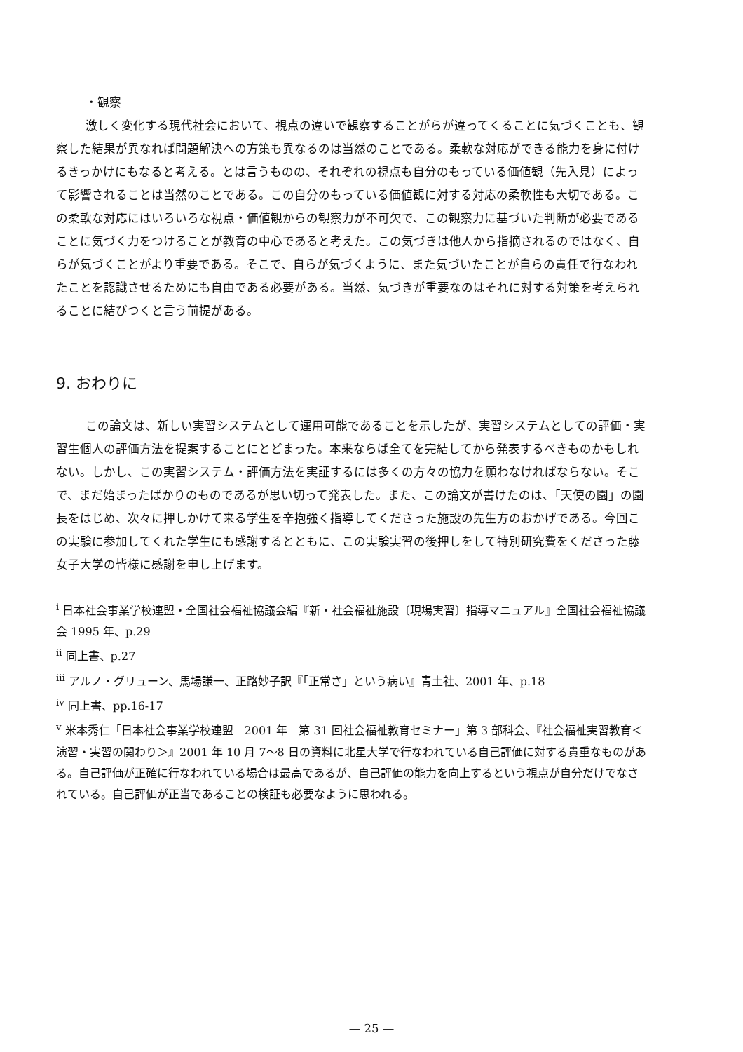・観察
激しく変化する現代社会において、視点の違いで観察することがらが違ってくることに気づくことも、観察した結果が異なれば問題解決への方策も異なるのは当然のことである。柔軟な対応ができる能力を身に付けるきっかけにもなると考える。とは言うものの、それぞれの視点も自分のもっている価値観（先入見）によって影響されることは当然のことである。この自分のもっている価値観に対する対応の柔軟性も大切である。この柔軟な対応にはいろいろな視点・価値観からの観察力が不可欠で、この観察力に基づいた判断が必要であることに気づく力をつけることが教育の中心であると考えた。この気づきは他人から指摘されるのではなく、自らが気づくことがより重要である。そこで、自らが気づくように、また気づいたことが自らの責任で行なわれたことを認識させるためにも自由である必要がある。当然、気づきが重要なのはそれに対する対策を考えられることに結びつくと言う前提がある。
9. おわりに
この論文は、新しい実習システムとして運用可能であることを示したが、実習システムとしての評価・実習生個人の評価方法を提案することにとどまった。本来ならば全てを完結してから発表するべきものかもしれない。しかし、この実習システム・評価方法を実証するには多くの方々の協力を願わなければならない。そこで、まだ始まったばかりのものであるが思い切って発表した。また、この論文が書けたのは、「天使の園」の園長をはじめ、次々に押しかけて来る学生を辛抱強く指導してくださった施設の先生方のおかげである。今回この実験に参加してくれた学生にも感謝するとともに、この実験実習の後押しをして特別研究費をくださった藤女子大学の皆様に感謝を申し上げます。
<sup>i</sup> 日本社会事業学校連盟・全国社会福祉協議会編『新・社会福祉施設〔現場実習〕指導マニュアル』全国社会福祉協議会 1995 年、p.29
<sup>ii</sup> 同上書、p.27
<sup>iii</sup> アルノ・グリューン、馬場謙一、正路妙子訳『「正常さ」という病い』青土社、2001 年、p.18
<sup>iv</sup> 同上書、pp.16-17
<sup>v</sup> 米本秀仁「日本社会事業学校連盟　2001 年　第 31 回社会福祉教育セミナー」第 3 部科会、『社会福祉実習教育＜演習・実習の関わり＞』2001 年 10 月 7～8 日の資料に北星大学で行なわれている自己評価に対する貴重なものがある。自己評価が正確に行なわれている場合は最高であるが、自己評価の能力を向上するという視点が自分だけでなされている。自己評価が正当であることの検証も必要なように思われる。
— 25 —